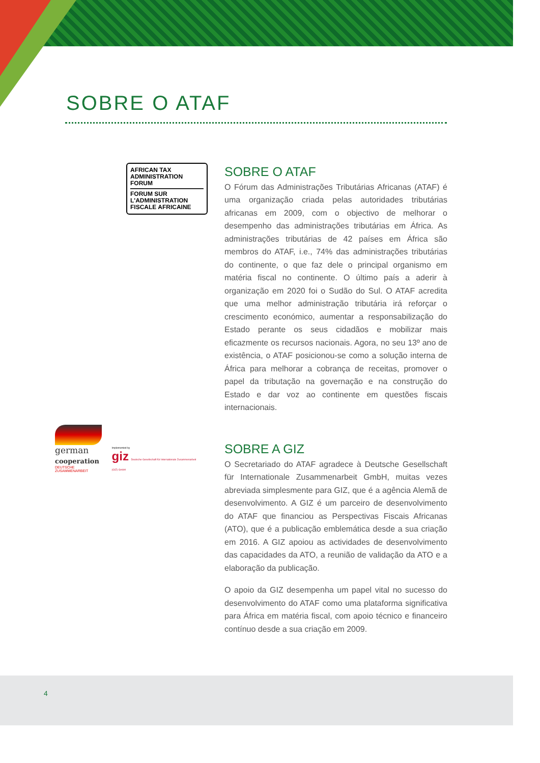SOBRE O ATAF
AFRICAN TAX
ADMINISTRATION FORUM
FORUM SUR
L'ADMINISTRATION
FISCALE AFRICAINE
SOBRE O ATAF
O Fórum das Administrações Tributárias Africanas (ATAF) é uma organização criada pelas autoridades tributárias africanas em 2009, com o objectivo de melhorar o desempenho das administrações tributárias em África. As administrações tributárias de 42 países em África são membros do ATAF, i.e., 74% das administrações tributárias do continente, o que faz dele o principal organismo em matéria fiscal no continente. O último país a aderir à organização em 2020 foi o Sudão do Sul. O ATAF acredita que uma melhor administração tributária irá reforçar o crescimento económico, aumentar a responsabilização do Estado perante os seus cidadãos e mobilizar mais eficazmente os recursos nacionais. Agora, no seu 13º ano de existência, o ATAF posicionou-se como a solução interna de África para melhorar a cobrança de receitas, promover o papel da tributação na governação e na construção do Estado e dar voz ao continente em questões fiscais internacionais.
german
cooperation
DEUTSCHE ZUSAMMENARBEIT
Implemented by
giz Deutsche Gesellschaft für Internationale Zusammenarbeit (GIZ) GmbH
SOBRE A GIZ
O Secretariado do ATAF agradece à Deutsche Gesellschaft für Internationale Zusammenarbeit GmbH, muitas vezes abreviada simplesmente para GIZ, que é a agência Alemã de desenvolvimento. A GIZ é um parceiro de desenvolvimento do ATAF que financiou as Perspectivas Fiscais Africanas (ATO), que é a publicação emblemática desde a sua criação em 2016. A GIZ apoiou as actividades de desenvolvimento das capacidades da ATO, a reunião de validação da ATO e a elaboração da publicação.
O apoio da GIZ desempenha um papel vital no sucesso do desenvolvimento do ATAF como uma plataforma significativa para África em matéria fiscal, com apoio técnico e financeiro contínuo desde a sua criação em 2009.
4